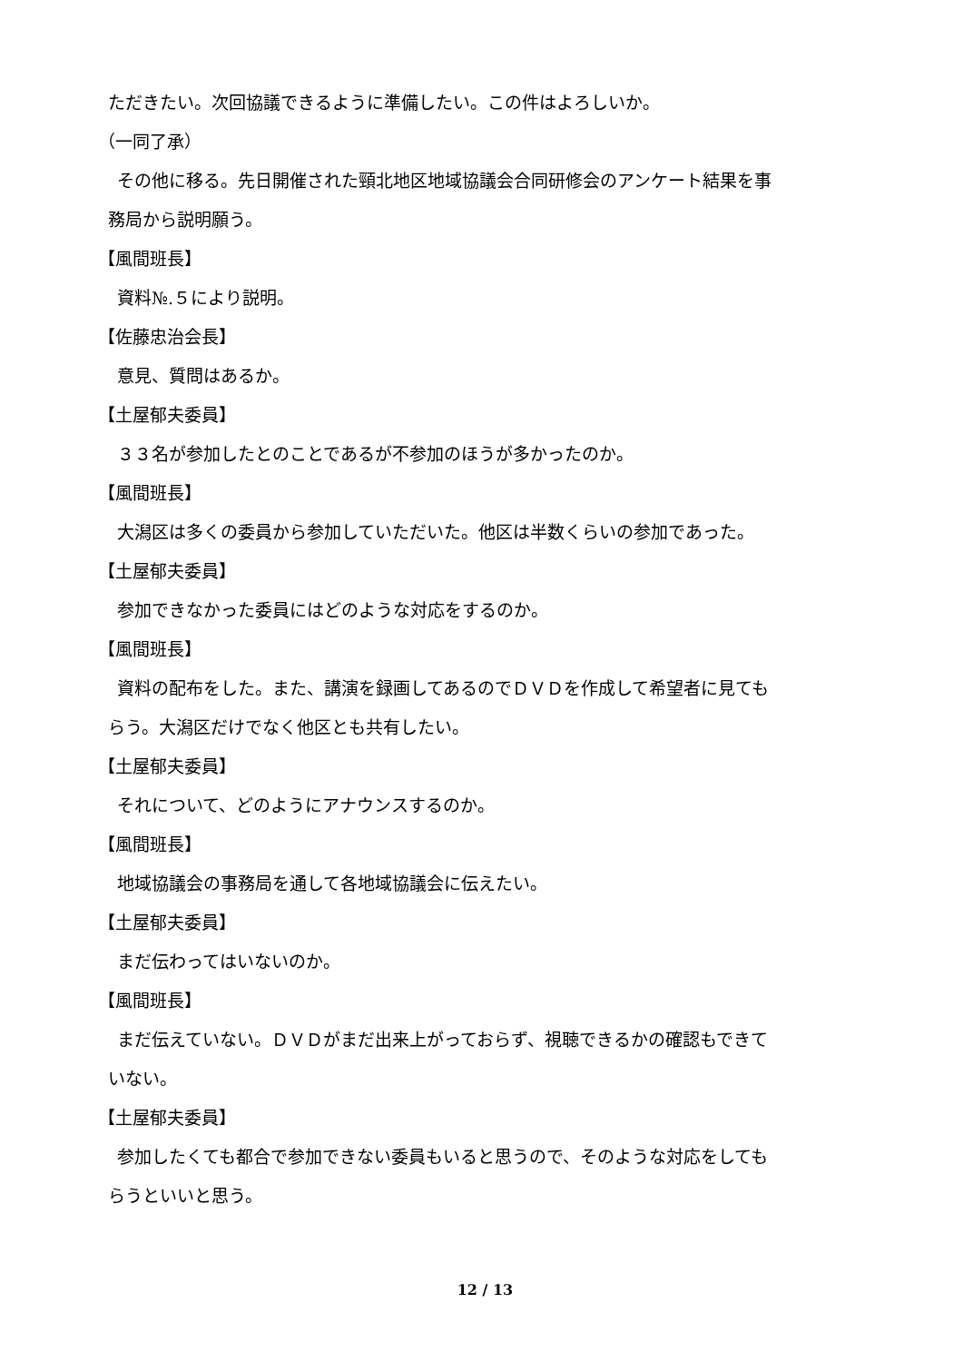ただきたい。次回協議できるように準備したい。この件はよろしいか。
（一同了承）
その他に移る。先日開催された頸北地区地域協議会合同研修会のアンケート結果を事
務局から説明願う。
【風間班長】
資料№.５により説明。
【佐藤忠治会長】
意見、質問はあるか。
【土屋郁夫委員】
３３名が参加したとのことであるが不参加のほうが多かったのか。
【風間班長】
大潟区は多くの委員から参加していただいた。他区は半数くらいの参加であった。
【土屋郁夫委員】
参加できなかった委員にはどのような対応をするのか。
【風間班長】
資料の配布をした。また、講演を録画してあるのでＤＶＤを作成して希望者に見ても
らう。大潟区だけでなく他区とも共有したい。
【土屋郁夫委員】
それについて、どのようにアナウンスするのか。
【風間班長】
地域協議会の事務局を通して各地域協議会に伝えたい。
【土屋郁夫委員】
まだ伝わってはいないのか。
【風間班長】
まだ伝えていない。ＤＶＤがまだ出来上がっておらず、視聴できるかの確認もできて
いない。
【土屋郁夫委員】
参加したくても都合で参加できない委員もいると思うので、そのような対応をしても
らうといいと思う。
12 / 13